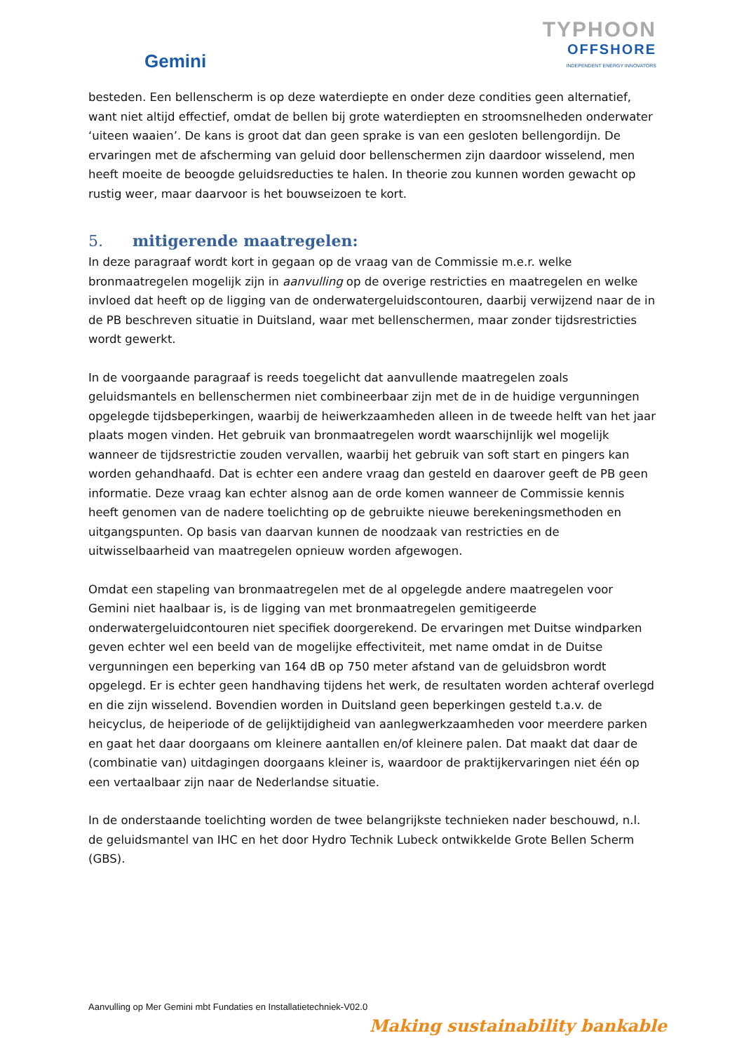Gemini
TYPHOON
OFFSHORE
INDEPENDENT ENERGY INNOVATORS
besteden. Een bellenscherm is op deze waterdiepte en onder deze condities geen alternatief, want niet altijd effectief, omdat de bellen bij grote waterdiepten en stroomsnelheden onderwater ‘uiteen waaien’. De kans is groot dat dan geen sprake is van een gesloten bellengordijn. De ervaringen met de afscherming van geluid door bellenschermen zijn daardoor wisselend, men heeft moeite de beoogde geluidsreducties te halen. In theorie zou kunnen worden gewacht op rustig weer, maar daarvoor is het bouwseizoen te kort.
5. mitigerende maatregelen:
In deze paragraaf wordt kort in gegaan op de vraag van de Commissie m.e.r. welke bronmaatregelen mogelijk zijn in aanvulling op de overige restricties en maatregelen en welke invloed dat heeft op de ligging van de onderwatergeluidscontouren, daarbij verwijzend naar de in de PB beschreven situatie in Duitsland, waar met bellenschermen, maar zonder tijdsrestricties wordt gewerkt.
In de voorgaande paragraaf is reeds toegelicht dat aanvullende maatregelen zoals geluidsmantels en bellenschermen niet combineerbaar zijn met de in de huidige vergunningen opgelegde tijdsbeperkingen, waarbij de heiwerkzaamheden alleen in de tweede helft van het jaar plaats mogen vinden. Het gebruik van bronmaatregelen wordt waarschijnlijk wel mogelijk wanneer de tijdsrestrictie zouden vervallen, waarbij het gebruik van soft start en pingers kan worden gehandhaafd. Dat is echter een andere vraag dan gesteld en daarover geeft de PB geen informatie. Deze vraag kan echter alsnog aan de orde komen wanneer de Commissie kennis heeft genomen van de nadere toelichting op de gebruikte nieuwe berekeningsmethoden en uitgangspunten. Op basis van daarvan kunnen de noodzaak van restricties en de uitwisselbaarheid van maatregelen opnieuw worden afgewogen.
Omdat een stapeling van bronmaatregelen met de al opgelegde andere maatregelen voor Gemini niet haalbaar is, is de ligging van met bronmaatregelen gemitigeerde onderwatergeluidcontouren niet specifiek doorgerekend. De ervaringen met Duitse windparken geven echter wel een beeld van de mogelijke effectiviteit, met name omdat in de Duitse vergunningen een beperking van 164 dB op 750 meter afstand van de geluidsbron wordt opgelegd. Er is echter geen handhaving tijdens het werk, de resultaten worden achteraf overlegd en die zijn wisselend. Bovendien worden in Duitsland geen beperkingen gesteld t.a.v. de heicyclus, de heiperiode of de gelijktijdigheid van aanlegwerkzaamheden voor meerdere parken en gaat het daar doorgaans om kleinere aantallen en/of kleinere palen. Dat maakt dat daar de (combinatie van) uitdagingen doorgaans kleiner is, waardoor de praktijkervaringen niet één op een vertaalbaar zijn naar de Nederlandse situatie.
In de onderstaande toelichting worden de twee belangrijkste technieken nader beschouwd, n.l. de geluidsmantel van IHC en het door Hydro Technik Lubeck ontwikkelde Grote Bellen Scherm (GBS).
Aanvulling op Mer Gemini mbt Fundaties en Installatietechniek-V02.0
Making sustainability bankable